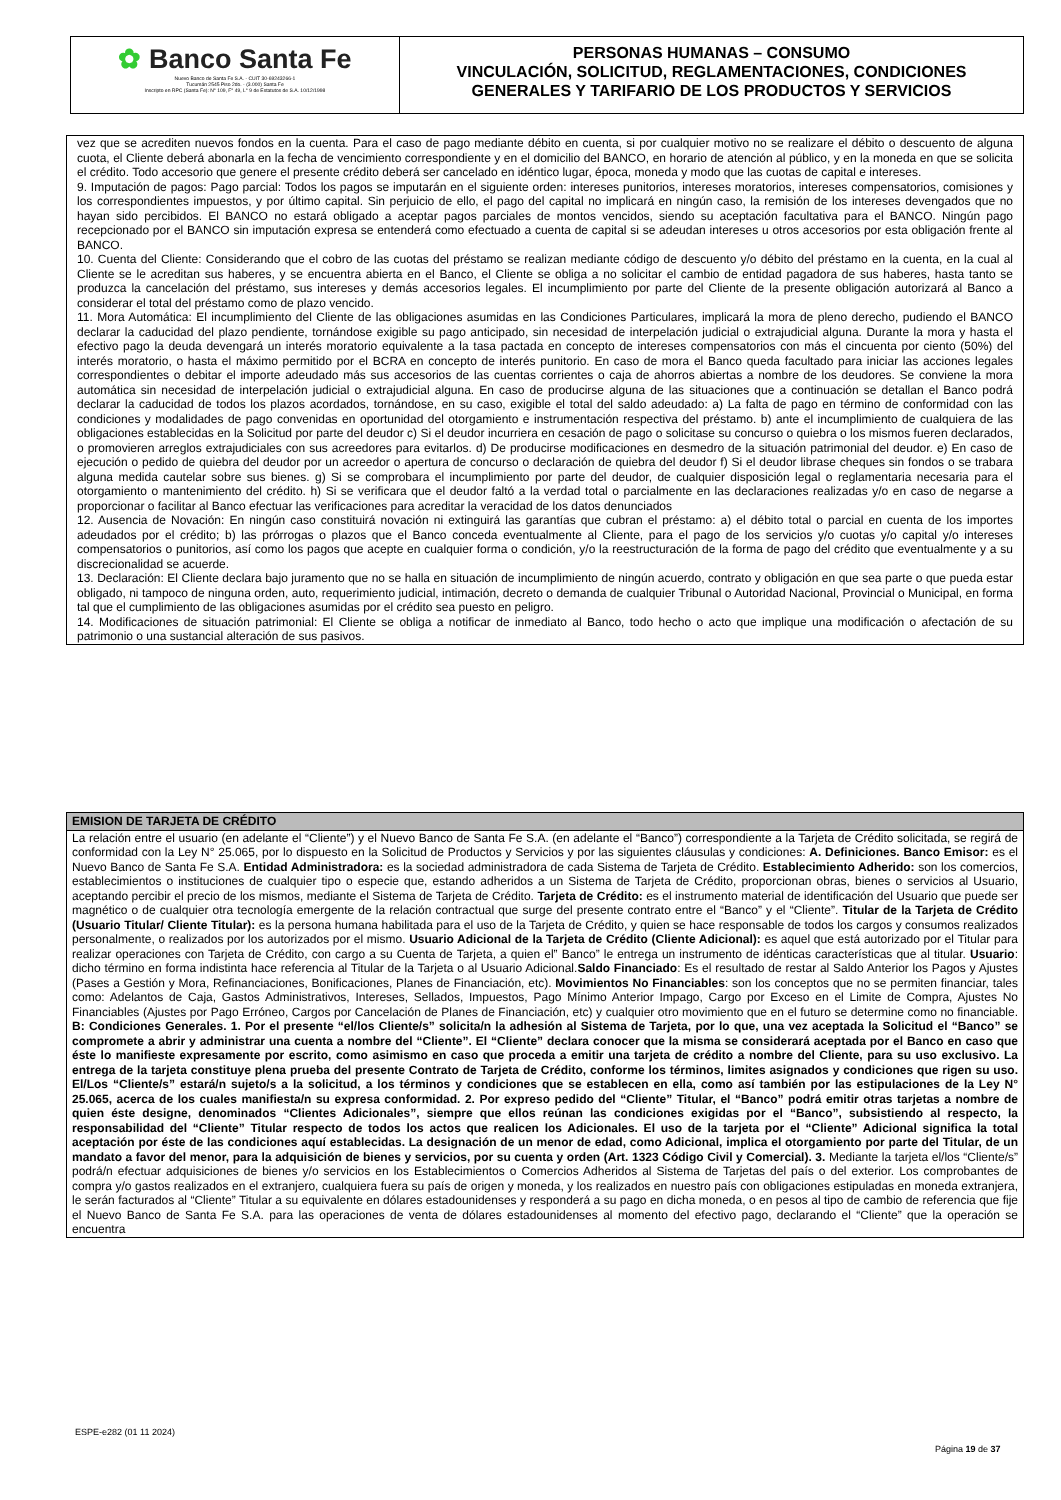✿ Banco Santa Fe
Nuevo Banco de Santa Fe S.A. - CUIT 30-69243266-1
Tucumán 2545 Piso 2do. - (3.000) Santa Fe
Inscripto en RPC (Santa Fe): N° 109, F° 49, L° 9 de Estatutos de S.A. 10/12/1998
PERSONAS HUMANAS – CONSUMO
VINCULACIÓN, SOLICITUD, REGLAMENTACIONES, CONDICIONES
GENERALES Y TARIFARIO DE LOS PRODUCTOS Y SERVICIOS
vez que se acrediten nuevos fondos en la cuenta. Para el caso de pago mediante débito en cuenta, si por cualquier motivo no se realizare el débito o descuento de alguna cuota, el Cliente deberá abonarla en la fecha de vencimiento correspondiente y en el domicilio del BANCO, en horario de atención al público, y en la moneda en que se solicita el crédito. Todo accesorio que genere el presente crédito deberá ser cancelado en idéntico lugar, época, moneda y modo que las cuotas de capital e intereses.
9. Imputación de pagos: Pago parcial: Todos los pagos se imputarán en el siguiente orden: intereses punitorios, intereses moratorios, intereses compensatorios, comisiones y los correspondientes impuestos, y por último capital. Sin perjuicio de ello, el pago del capital no implicará en ningún caso, la remisión de los intereses devengados que no hayan sido percibidos. El BANCO no estará obligado a aceptar pagos parciales de montos vencidos, siendo su aceptación facultativa para el BANCO. Ningún pago recepcionado por el BANCO sin imputación expresa se entenderá como efectuado a cuenta de capital si se adeudan intereses u otros accesorios por esta obligación frente al BANCO.
10. Cuenta del Cliente: Considerando que el cobro de las cuotas del préstamo se realizan mediante código de descuento y/o débito del préstamo en la cuenta, en la cual al Cliente se le acreditan sus haberes, y se encuentra abierta en el Banco, el Cliente se obliga a no solicitar el cambio de entidad pagadora de sus haberes, hasta tanto se produzca la cancelación del préstamo, sus intereses y demás accesorios legales. El incumplimiento por parte del Cliente de la presente obligación autorizará al Banco a considerar el total del préstamo como de plazo vencido.
11. Mora Automática: El incumplimiento del Cliente de las obligaciones asumidas en las Condiciones Particulares, implicará la mora de pleno derecho, pudiendo el BANCO declarar la caducidad del plazo pendiente, tornándose exigible su pago anticipado, sin necesidad de interpelación judicial o extrajudicial alguna. Durante la mora y hasta el efectivo pago la deuda devengará un interés moratorio equivalente a la tasa pactada en concepto de intereses compensatorios con más el cincuenta por ciento (50%) del interés moratorio, o hasta el máximo permitido por el BCRA en concepto de interés punitorio. En caso de mora el Banco queda facultado para iniciar las acciones legales correspondientes o debitar el importe adeudado más sus accesorios de las cuentas corrientes o caja de ahorros abiertas a nombre de los deudores. Se conviene la mora automática sin necesidad de interpelación judicial o extrajudicial alguna. En caso de producirse alguna de las situaciones que a continuación se detallan el Banco podrá declarar la caducidad de todos los plazos acordados, tornándose, en su caso, exigible el total del saldo adeudado: a) La falta de pago en término de conformidad con las condiciones y modalidades de pago convenidas en oportunidad del otorgamiento e instrumentación respectiva del préstamo. b) ante el incumplimiento de cualquiera de las obligaciones establecidas en la Solicitud por parte del deudor c) Si el deudor incurriera en cesación de pago o solicitase su concurso o quiebra o los mismos fueren declarados, o promovieren arreglos extrajudiciales con sus acreedores para evitarlos. d) De producirse modificaciones en desmedro de la situación patrimonial del deudor. e) En caso de ejecución o pedido de quiebra del deudor por un acreedor o apertura de concurso o declaración de quiebra del deudor f) Si el deudor librase cheques sin fondos o se trabara alguna medida cautelar sobre sus bienes. g) Si se comprobara el incumplimiento por parte del deudor, de cualquier disposición legal o reglamentaria necesaria para el otorgamiento o mantenimiento del crédito. h) Si se verificara que el deudor faltó a la verdad total o parcialmente en las declaraciones realizadas y/o en caso de negarse a proporcionar o facilitar al Banco efectuar las verificaciones para acreditar la veracidad de los datos denunciados
12. Ausencia de Novación: En ningún caso constituirá novación ni extinguirá las garantías que cubran el préstamo: a) el débito total o parcial en cuenta de los importes adeudados por el crédito; b) las prórrogas o plazos que el Banco conceda eventualmente al Cliente, para el pago de los servicios y/o cuotas y/o capital y/o intereses compensatorios o punitorios, así como los pagos que acepte en cualquier forma o condición, y/o la reestructuración de la forma de pago del crédito que eventualmente y a su discrecionalidad se acuerde.
13. Declaración: El Cliente declara bajo juramento que no se halla en situación de incumplimiento de ningún acuerdo, contrato y obligación en que sea parte o que pueda estar obligado, ni tampoco de ninguna orden, auto, requerimiento judicial, intimación, decreto o demanda de cualquier Tribunal o Autoridad Nacional, Provincial o Municipal, en forma tal que el cumplimiento de las obligaciones asumidas por el crédito sea puesto en peligro.
14. Modificaciones de situación patrimonial: El Cliente se obliga a notificar de inmediato al Banco, todo hecho o acto que implique una modificación o afectación de su patrimonio o una sustancial alteración de sus pasivos.
EMISION DE TARJETA DE CRÉDITO
La relación entre el usuario (en adelante el “Cliente”) y el Nuevo Banco de Santa Fe S.A. (en adelante el “Banco”) correspondiente a la Tarjeta de Crédito solicitada, se regirá de conformidad con la Ley N° 25.065, por lo dispuesto en la Solicitud de Productos y Servicios y por las siguientes cláusulas y condiciones: A. Definiciones. Banco Emisor: es el Nuevo Banco de Santa Fe S.A. Entidad Administradora: es la sociedad administradora de cada Sistema de Tarjeta de Crédito. Establecimiento Adherido: son los comercios, establecimientos o instituciones de cualquier tipo o especie que, estando adheridos a un Sistema de Tarjeta de Crédito, proporcionan obras, bienes o servicios al Usuario, aceptando percibir el precio de los mismos, mediante el Sistema de Tarjeta de Crédito. Tarjeta de Crédito: es el instrumento material de identificación del Usuario que puede ser magnético o de cualquier otra tecnología emergente de la relación contractual que surge del presente contrato entre el “Banco” y el “Cliente”. Titular de la Tarjeta de Crédito (Usuario Titular/ Cliente Titular): es la persona humana habilitada para el uso de la Tarjeta de Crédito, y quien se hace responsable de todos los cargos y consumos realizados personalmente, o realizados por los autorizados por el mismo. Usuario Adicional de la Tarjeta de Crédito (Cliente Adicional): es aquel que está autorizado por el Titular para realizar operaciones con Tarjeta de Crédito, con cargo a su Cuenta de Tarjeta, a quien el” Banco” le entrega un instrumento de idénticas características que al titular. Usuario: dicho término en forma indistinta hace referencia al Titular de la Tarjeta o al Usuario Adicional.Saldo Financiado: Es el resultado de restar al Saldo Anterior los Pagos y Ajustes (Pases a Gestión y Mora, Refinanciaciones, Bonificaciones, Planes de Financiación, etc). Movimientos No Financiables: son los conceptos que no se permiten financiar, tales como: Adelantos de Caja, Gastos Administrativos, Intereses, Sellados, Impuestos, Pago Mínimo Anterior Impago, Cargo por Exceso en el Limite de Compra, Ajustes No Financiables (Ajustes por Pago Erróneo, Cargos por Cancelación de Planes de Financiación, etc) y cualquier otro movimiento que en el futuro se determine como no financiable. B: Condiciones Generales. 1. Por el presente “el/los Cliente/s” solicita/n la adhesión al Sistema de Tarjeta, por lo que, una vez aceptada la Solicitud el “Banco” se compromete a abrir y administrar una cuenta a nombre del “Cliente”. El “Cliente” declara conocer que la misma se considerará aceptada por el Banco en caso que éste lo manifieste expresamente por escrito, como asimismo en caso que proceda a emitir una tarjeta de crédito a nombre del Cliente, para su uso exclusivo. La entrega de la tarjeta constituye plena prueba del presente Contrato de Tarjeta de Crédito, conforme los términos, limites asignados y condiciones que rigen su uso. El/Los “Cliente/s” estará/n sujeto/s a la solicitud, a los términos y condiciones que se establecen en ella, como así también por las estipulaciones de la Ley N° 25.065, acerca de los cuales manifiesta/n su expresa conformidad. 2. Por expreso pedido del “Cliente” Titular, el “Banco” podrá emitir otras tarjetas a nombre de quien éste designe, denominados “Clientes Adicionales”, siempre que ellos reúnan las condiciones exigidas por el “Banco”, subsistiendo al respecto, la responsabilidad del “Cliente” Titular respecto de todos los actos que realicen los Adicionales. El uso de la tarjeta por el “Cliente” Adicional significa la total aceptación por éste de las condiciones aquí establecidas. La designación de un menor de edad, como Adicional, implica el otorgamiento por parte del Titular, de un mandato a favor del menor, para la adquisición de bienes y servicios, por su cuenta y orden (Art. 1323 Código Civil y Comercial). 3. Mediante la tarjeta el/los “Cliente/s” podrá/n efectuar adquisiciones de bienes y/o servicios en los Establecimientos o Comercios Adheridos al Sistema de Tarjetas del país o del exterior. Los comprobantes de compra y/o gastos realizados en el extranjero, cualquiera fuera su país de origen y moneda, y los realizados en nuestro país con obligaciones estipuladas en moneda extranjera, le serán facturados al “Cliente” Titular a su equivalente en dólares estadounidenses y responderá a su pago en dicha moneda, o en pesos al tipo de cambio de referencia que fije el Nuevo Banco de Santa Fe S.A. para las operaciones de venta de dólares estadounidenses al momento del efectivo pago, declarando el “Cliente” que la operación se encuentra
ESPE-e282 (01 11 2024)
Página 19 de 37